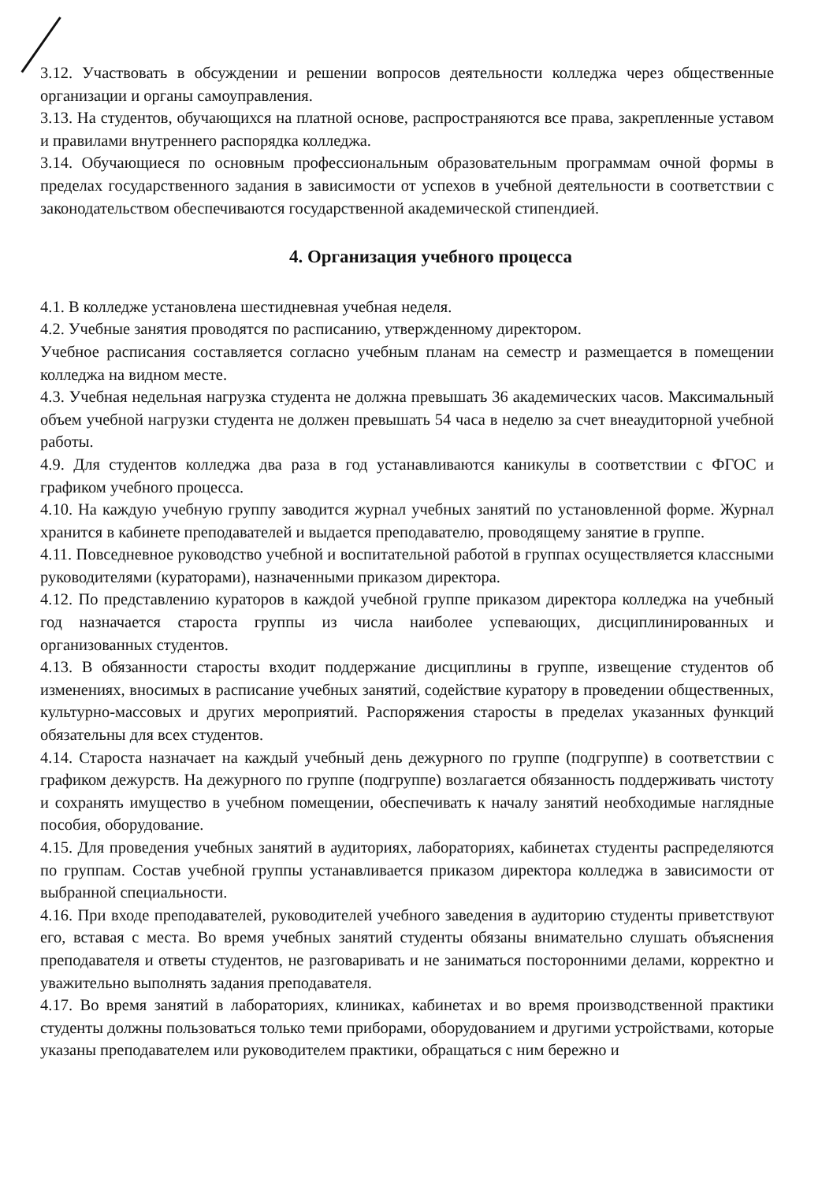3.12. Участвовать в обсуждении и решении вопросов деятельности колледжа через общественные организации и органы самоуправления.
3.13. На студентов, обучающихся на платной основе, распространяются все права, закрепленные уставом и правилами внутреннего распорядка колледжа.
3.14. Обучающиеся по основным профессиональным образовательным программам очной формы в пределах государственного задания в зависимости от успехов в учебной деятельности в соответствии с законодательством обеспечиваются государственной академической стипендией.
4. Организация учебного процесса
4.1. В колледже установлена шестидневная учебная неделя.
4.2. Учебные занятия проводятся по расписанию, утвержденному директором.
Учебное расписания составляется согласно учебным планам на семестр и размещается в помещении колледжа на видном месте.
4.3. Учебная недельная нагрузка студента не должна превышать 36 академических часов. Максимальный объем учебной нагрузки студента не должен превышать 54 часа в неделю за счет внеаудиторной учебной работы.
4.9. Для студентов колледжа два раза в год устанавливаются каникулы в соответствии с ФГОС и графиком учебного процесса.
4.10. На каждую учебную группу заводится журнал учебных занятий по установленной форме. Журнал хранится в кабинете преподавателей и выдается преподавателю, проводящему занятие в группе.
4.11. Повседневное руководство учебной и воспитательной работой в группах осуществляется классными руководителями (кураторами), назначенными приказом директора.
4.12. По представлению кураторов в каждой учебной группе приказом директора колледжа на учебный год назначается староста группы из числа наиболее успевающих, дисциплинированных и организованных студентов.
4.13. В обязанности старосты входит поддержание дисциплины в группе, извещение студентов об изменениях, вносимых в расписание учебных занятий, содействие куратору в проведении общественных, культурно-массовых и других мероприятий. Распоряжения старосты в пределах указанных функций обязательны для всех студентов.
4.14. Староста назначает на каждый учебный день дежурного по группе (подгруппе) в соответствии с графиком дежурств. На дежурного по группе (подгруппе) возлагается обязанность поддерживать чистоту и сохранять имущество в учебном помещении, обеспечивать к началу занятий необходимые наглядные пособия, оборудование.
4.15. Для проведения учебных занятий в аудиториях, лабораториях, кабинетах студенты распределяются по группам. Состав учебной группы устанавливается приказом директора колледжа в зависимости от выбранной специальности.
4.16. При входе преподавателей, руководителей учебного заведения в аудиторию студенты приветствуют его, вставая с места. Во время учебных занятий студенты обязаны внимательно слушать объяснения преподавателя и ответы студентов, не разговаривать и не заниматься посторонними делами, корректно и уважительно выполнять задания преподавателя.
4.17. Во время занятий в лабораториях, клиниках, кабинетах и во время производственной практики студенты должны пользоваться только теми приборами, оборудованием и другими устройствами, которые указаны преподавателем или руководителем практики, обращаться с ним бережно и